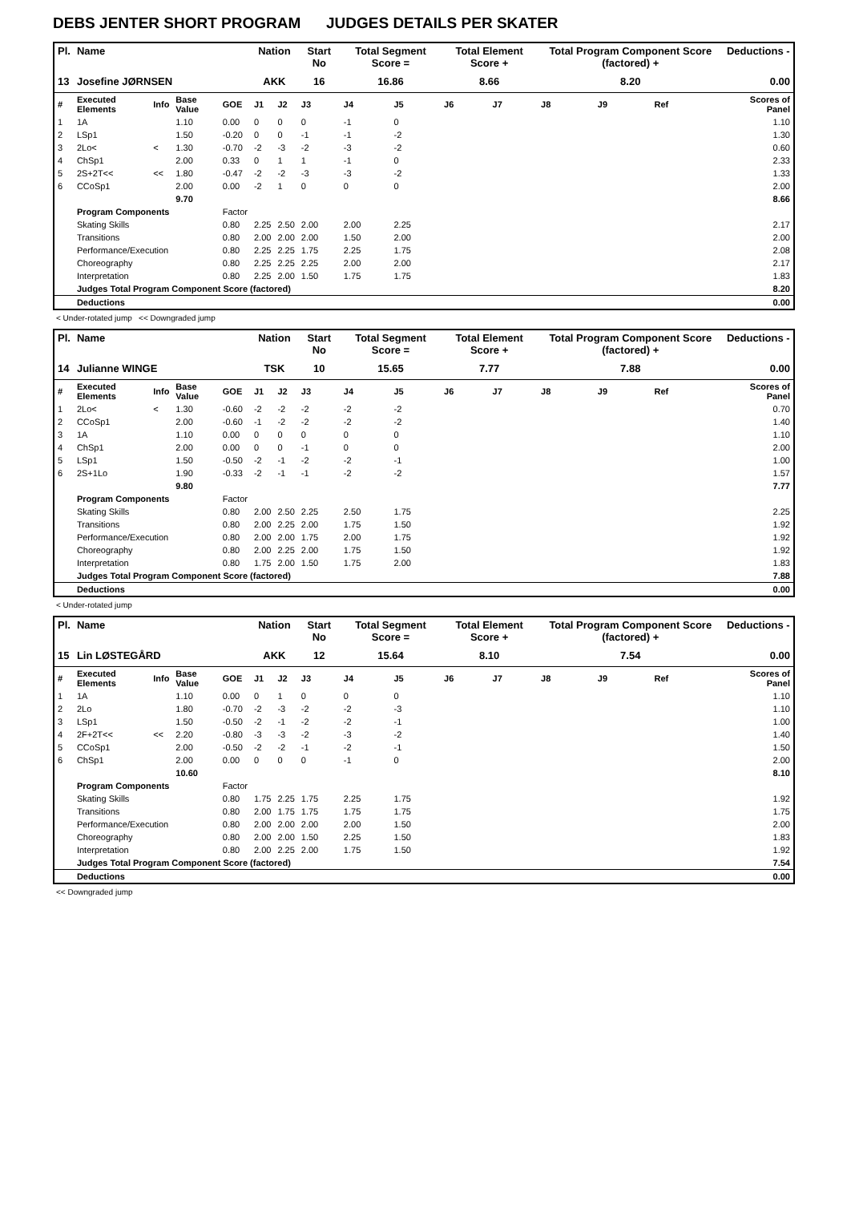DEBS JENTER SHORT PROGRAM JUDGES DETAILS PER SKATER
| Pl. | Name | | | | Nation | | Start No | Total Segment Score = | | Total Element Score + | | Total Program Component Score (factored) + | | | Deductions - |
| --- | --- | --- | --- | --- | --- | --- | --- | --- | --- | --- | --- | --- | --- | --- | --- |
| 13 | Josefine JØRNSEN | | | | AKK | | 16 | 16.86 | | 8.66 | | 8.20 | | | 0.00 |
| # | Executed Elements | Info | Base Value | GOE | J1 | J2 | J3 | J4 | J5 | J6 | J7 | J8 | J9 | Ref | Scores of Panel |
| 1 | 1A | | 1.10 | 0.00 | 0 | 0 | 0 | -1 | 0 | | | | | | 1.10 |
| 2 | LSp1 | | 1.50 | -0.20 | 0 | 0 | -1 | -1 | -2 | | | | | | 1.30 |
| 3 | 2Lo< | < | 1.30 | -0.70 | -2 | -3 | -2 | -3 | -2 | | | | | | 0.60 |
| 4 | ChSp1 | | 2.00 | 0.33 | 0 | 1 | 1 | -1 | 0 | | | | | | 2.33 |
| 5 | 2S+2T<< | << | 1.80 | -0.47 | -2 | -2 | -3 | -3 | -2 | | | | | | 1.33 |
| 6 | CCoSp1 | | 2.00 | 0.00 | -2 | 1 | 0 | 0 | 0 | | | | | | 2.00 |
| | | | 9.70 | | | | | | | | | | | | 8.66 |
| | Program Components | | | Factor | | | | | | | | | | | |
| | Skating Skills | | | 0.80 | 2.25 | 2.50 | 2.00 | 2.00 | 2.25 | | | | | | 2.17 |
| | Transitions | | | 0.80 | 2.00 | 2.00 | 2.00 | 1.50 | 2.00 | | | | | | 2.00 |
| | Performance/Execution | | | 0.80 | 2.25 | 2.25 | 1.75 | 2.25 | 1.75 | | | | | | 2.08 |
| | Choreography | | | 0.80 | 2.25 | 2.25 | 2.25 | 2.00 | 2.00 | | | | | | 2.17 |
| | Interpretation | | | 0.80 | 2.25 | 2.00 | 1.50 | 1.75 | 1.75 | | | | | | 1.83 |
| | Judges Total Program Component Score (factored) | | | | | | | | | | | | | | 8.20 |
| | Deductions | | | | | | | | | | | | | | 0.00 |
< Under-rotated jump << Downgraded jump
| Pl. | Name | | | | Nation | | Start No | Total Segment Score = | | Total Element Score + | | Total Program Component Score (factored) + | | | Deductions - |
| --- | --- | --- | --- | --- | --- | --- | --- | --- | --- | --- | --- | --- | --- | --- | --- |
| 14 | Julianne WINGE | | | | TSK | | 10 | 15.65 | | 7.77 | | 7.88 | | | 0.00 |
| # | Executed Elements | Info | Base Value | GOE | J1 | J2 | J3 | J4 | J5 | J6 | J7 | J8 | J9 | Ref | Scores of Panel |
| 1 | 2Lo< | < | 1.30 | -0.60 | -2 | -2 | -2 | -2 | -2 | | | | | | 0.70 |
| 2 | CCoSp1 | | 2.00 | -0.60 | -1 | -2 | -2 | -2 | -2 | | | | | | 1.40 |
| 3 | 1A | | 1.10 | 0.00 | 0 | 0 | 0 | 0 | 0 | | | | | | 1.10 |
| 4 | ChSp1 | | 2.00 | 0.00 | 0 | 0 | -1 | 0 | 0 | | | | | | 2.00 |
| 5 | LSp1 | | 1.50 | -0.50 | -2 | -1 | -2 | -2 | -1 | | | | | | 1.00 |
| 6 | 2S+1Lo | | 1.90 | -0.33 | -2 | -1 | -1 | -2 | -2 | | | | | | 1.57 |
| | | | 9.80 | | | | | | | | | | | | 7.77 |
| | Program Components | | | Factor | | | | | | | | | | | |
| | Skating Skills | | | 0.80 | 2.00 | 2.50 | 2.25 | 2.50 | 1.75 | | | | | | 2.25 |
| | Transitions | | | 0.80 | 2.00 | 2.25 | 2.00 | 1.75 | 1.50 | | | | | | 1.92 |
| | Performance/Execution | | | 0.80 | 2.00 | 2.00 | 1.75 | 2.00 | 1.75 | | | | | | 1.92 |
| | Choreography | | | 0.80 | 2.00 | 2.25 | 2.00 | 1.75 | 1.50 | | | | | | 1.92 |
| | Interpretation | | | 0.80 | 1.75 | 2.00 | 1.50 | 1.75 | 2.00 | | | | | | 1.83 |
| | Judges Total Program Component Score (factored) | | | | | | | | | | | | | | 7.88 |
| | Deductions | | | | | | | | | | | | | | 0.00 |
< Under-rotated jump
| Pl. | Name | | | | Nation | | Start No | Total Segment Score = | | Total Element Score + | | Total Program Component Score (factored) + | | | Deductions - |
| --- | --- | --- | --- | --- | --- | --- | --- | --- | --- | --- | --- | --- | --- | --- | --- |
| 15 | Lin LØSTEGÅRD | | | | AKK | | 12 | 15.64 | | 8.10 | | 7.54 | | | 0.00 |
| # | Executed Elements | Info | Base Value | GOE | J1 | J2 | J3 | J4 | J5 | J6 | J7 | J8 | J9 | Ref | Scores of Panel |
| 1 | 1A | | 1.10 | 0.00 | 0 | 1 | 0 | 0 | 0 | | | | | | 1.10 |
| 2 | 2Lo | | 1.80 | -0.70 | -2 | -3 | -2 | -2 | -3 | | | | | | 1.10 |
| 3 | LSp1 | | 1.50 | -0.50 | -2 | -1 | -2 | -2 | -1 | | | | | | 1.00 |
| 4 | 2F+2T<< | << | 2.20 | -0.80 | -3 | -3 | -2 | -3 | -2 | | | | | | 1.40 |
| 5 | CCoSp1 | | 2.00 | -0.50 | -2 | -2 | -1 | -2 | -1 | | | | | | 1.50 |
| 6 | ChSp1 | | 2.00 | 0.00 | 0 | 0 | 0 | -1 | 0 | | | | | | 2.00 |
| | | | 10.60 | | | | | | | | | | | | 8.10 |
| | Program Components | | | Factor | | | | | | | | | | | |
| | Skating Skills | | | 0.80 | 1.75 | 2.25 | 1.75 | 2.25 | 1.75 | | | | | | 1.92 |
| | Transitions | | | 0.80 | 2.00 | 1.75 | 1.75 | 1.75 | 1.75 | | | | | | 1.75 |
| | Performance/Execution | | | 0.80 | 2.00 | 2.00 | 2.00 | 2.00 | 1.50 | | | | | | 2.00 |
| | Choreography | | | 0.80 | 2.00 | 2.00 | 1.50 | 2.25 | 1.50 | | | | | | 1.83 |
| | Interpretation | | | 0.80 | 2.00 | 2.25 | 2.00 | 1.75 | 1.50 | | | | | | 1.92 |
| | Judges Total Program Component Score (factored) | | | | | | | | | | | | | | 7.54 |
| | Deductions | | | | | | | | | | | | | | 0.00 |
<< Downgraded jump